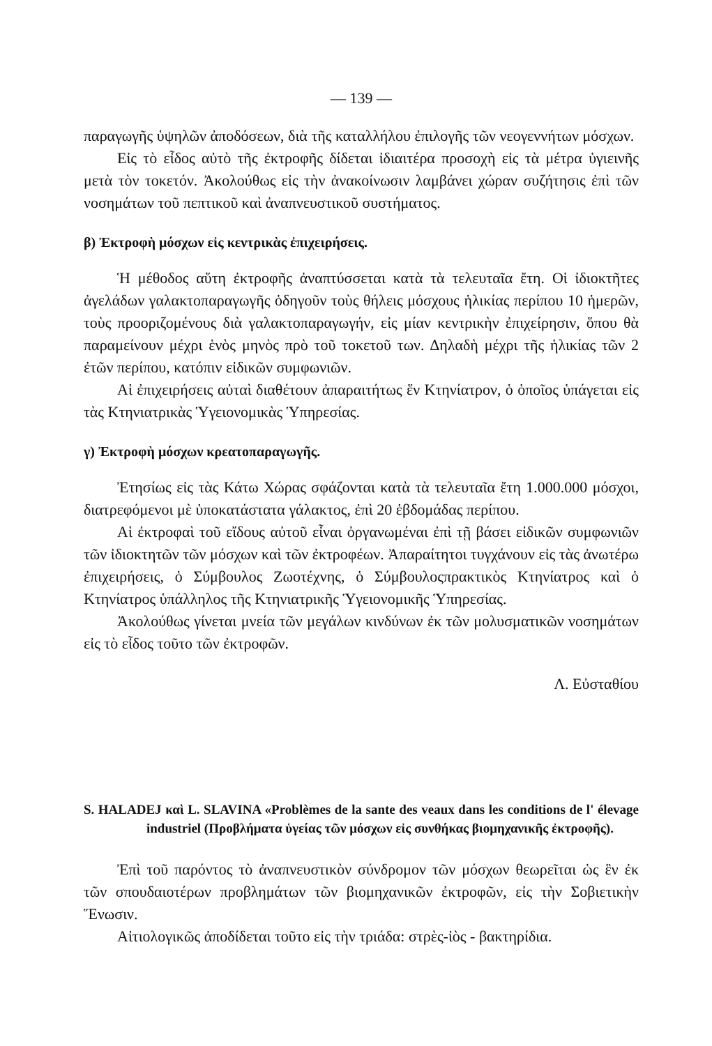— 139 —
παραγωγῆς ὑψηλῶν ἀποδόσεων, διὰ τῆς καταλλήλου ἐπιλογῆς τῶν νεογεννήτων μόσχων.
Εἰς τὸ εἶδος αὐτὸ τῆς ἐκτροφῆς δίδεται ἰδιαιτέρα προσοχὴ εἰς τὰ μέτρα ὑγιεινῆς μετὰ τὸν τοκετόν. Ἀκολούθως εἰς τὴν ἀνακοίνωσιν λαμβάνει χώραν συζήτησις ἐπὶ τῶν νοσημάτων τοῦ πεπτικοῦ καὶ ἀναπνευστικοῦ συστήματος.
β) Ἐκτροφὴ μόσχων εἰς κεντρικὰς ἐπιχειρήσεις.
Ἡ μέθοδος αὕτη ἐκτροφῆς ἀναπτύσσεται κατὰ τὰ τελευταῖα ἔτη. Οἱ ἰδιοκτῆτες ἀγελάδων γαλακτοπαραγωγῆς ὁδηγοῦν τοὺς θήλεις μόσχους ἡλικίας περίπου 10 ἡμερῶν, τοὺς προοριζομένους διὰ γαλακτοπαραγωγήν, εἰς μίαν κεντρικὴν ἐπιχείρησιν, ὅπου θὰ παραμείνουν μέχρι ἑνὸς μηνὸς πρὸ τοῦ τοκετοῦ των. Δηλαδὴ μέχρι τῆς ἡλικίας τῶν 2 ἐτῶν περίπου, κατόπιν εἰδικῶν συμφωνιῶν.
Αἱ ἐπιχειρήσεις αὐταὶ διαθέτουν ἀπαραιτήτως ἕν Κτηνίατρον, ὁ ὁποῖος ὑπάγεται εἰς τὰς Κτηνιατρικὰς Ὑγειονομικὰς Ὑπηρεσίας.
γ) Ἐκτροφὴ μόσχων κρεατοπαραγωγῆς.
Ἐτησίως εἰς τὰς Κάτω Χώρας σφάζονται κατὰ τὰ τελευταῖα ἔτη 1.000.000 μόσχοι, διατρεφόμενοι μὲ ὑποκατάστατα γάλακτος, ἐπὶ 20 ἑβδομάδας περίπου.
Αἱ ἐκτροφαὶ τοῦ εἴδους αὐτοῦ εἶναι ὀργανωμέναι ἐπὶ τῇ βάσει εἰδικῶν συμφωνιῶν τῶν ἰδιοκτητῶν τῶν μόσχων καὶ τῶν ἐκτροφέων. Ἀπαραίτητοι τυγχάνουν εἰς τὰς ἀνωτέρω ἐπιχειρήσεις, ὁ Σύμβουλος Ζωοτέχνης, ὁ Σύμβουλοςπρακτικὸς Κτηνίατρος καὶ ὁ Κτηνίατρος ὑπάλληλος τῆς Κτηνιατρικῆς Ὑγειονομικῆς Ὑπηρεσίας.
Ἀκολούθως γίνεται μνεία τῶν μεγάλων κινδύνων ἐκ τῶν μολυσματικῶν νοσημάτων εἰς τὸ εἶδος τοῦτο τῶν ἐκτροφῶν.
Λ. Εὐσταθίου
S. HALADEJ καὶ L. SLAVINA «Problèmes de la sante des veaux dans les conditions de l' élevage industriel (Προβλήματα ὑγείας τῶν μόσχων εἰς συνθήκας βιομηχανικῆς ἐκτροφῆς).
Ἐπὶ τοῦ παρόντος τὸ ἀναπνευστικὸν σύνδρομον τῶν μόσχων θεωρεῖται ὡς ἓν ἐκ τῶν σπουδαιοτέρων προβλημάτων τῶν βιομηχανικῶν ἐκτροφῶν, εἰς τὴν Σοβιετικὴν Ἕνωσιν.
Αἰτιολογικῶς ἀποδίδεται τοῦτο εἰς τὴν τριάδα: στρὲς-ἰὸς - βακτηρίδια.